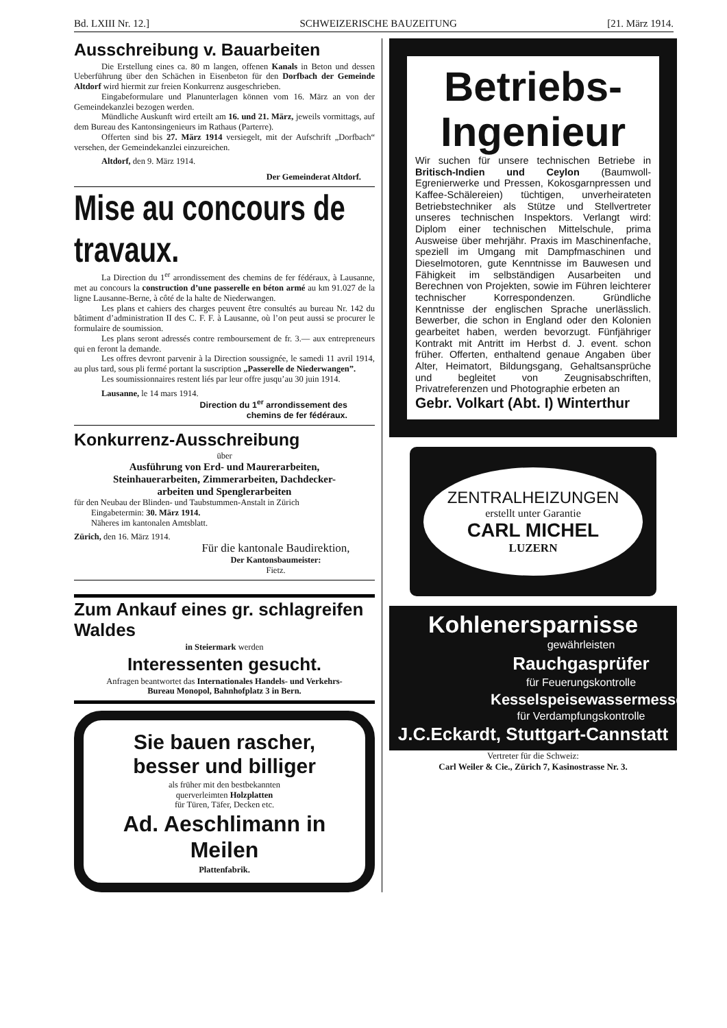Bd. LXIII Nr. 12.] SCHWEIZERISCHE BAUZEITUNG [21. März 1914.
Ausschreibung v. Bauarbeiten
Die Erstellung eines ca. 80 m langen, offenen Kanals in Beton und dessen Ueberführung über den Schächen in Eisenbeton für den Dorfbach der Gemeinde Altdorf wird hiermit zur freien Konkurrenz ausgeschrieben.
Eingabeformulare und Planunterlagen können vom 16. März an von der Gemeindekanzlei bezogen werden.
Mündliche Auskunft wird erteilt am 16. und 21. März, jeweils vormittags, auf dem Bureau des Kantonsingenieurs im Rathaus (Parterre).
Offerten sind bis 27. März 1914 versiegelt, mit der Aufschrift „Dorfbach“ versehen, der Gemeindekanzlei einzureichen.
Altdorf, den 9. März 1914.
Der Gemeinderat Altdorf.
Mise au concours de travaux.
La Direction du 1<sup>er</sup> arrondissement des chemins de fer fédéraux, à Lausanne, met au concours la construction d’une passerelle en béton armé au km 91.027 de la ligne Lausanne-Berne, à côté de la halte de Niederwangen.
Les plans et cahiers des charges peuvent être consultés au bureau Nr. 142 du bâtiment d’administration II des C. F. F. à Lausanne, où l’on peut aussi se procurer le formulaire de soumission.
Les plans seront adressés contre remboursement de fr. 3.— aux entrepreneurs qui en feront la demande.
Les offres devront parvenir à la Direction soussignée, le samedi 11 avril 1914, au plus tard, sous pli fermé portant la suscription „Passerelle de Niederwangen”.
Les soumissionnaires restent liés par leur offre jusqu’au 30 juin 1914.
Lausanne, le 14 mars 1914.
Direction du 1<sup>er</sup> arrondissement des
chemins de fer fédéraux.
Konkurrenz-Ausschreibung
über
Ausführung von Erd- und Maurerarbeiten,
Steinhauerarbeiten, Zimmerarbeiten, Dachdecker-
arbeiten und Spenglerarbeiten
für den Neubau der Blinden- und Taubstummen-Anstalt in Zürich
  Eingabetermin: 30. März 1914.
  Näheres im kantonalen Amtsblatt.
Zürich, den 16. März 1914.
Für die kantonale Baudirektion,
Der Kantonsbaumeister:
Fietz.
Zum Ankauf eines gr. schlagreifen Waldes
in Steiermark werden
Interessenten gesucht.
Anfragen beantwortet das Internationales Handels- und Verkehrs-
Bureau Monopol, Bahnhofplatz 3 in Bern.
Sie bauen rascher,
besser und billiger
als früher mit den bestbekannten
querverleimten Holzplatten
für Türen, Täfer, Decken etc.
Ad. Aeschlimann in Meilen
Plattenfabrik.
Betriebs-
Ingenieur
Wir suchen für unsere technischen Betriebe in Britisch-Indien und Ceylon (Baumwoll-Egrenierwerke und Pressen, Kokosgarnpressen und Kaffee-Schälereien) tüchtigen, unverheirateten Betriebstechniker als Stütze und Stellvertreter unseres technischen Inspektors. Verlangt wird: Diplom einer technischen Mittelschule, prima Ausweise über mehrjähr. Praxis im Maschinenfache, speziell im Umgang mit Dampfmaschinen und Dieselmotoren, gute Kenntnisse im Bauwesen und Fähigkeit im selbständigen Ausarbeiten und Berechnen von Projekten, sowie im Führen leichterer technischer Korrespondenzen. Gründliche Kenntnisse der englischen Sprache unerlässlich. Bewerber, die schon in England oder den Kolonien gearbeitet haben, werden bevorzugt. Fünfjähriger Kontrakt mit Antritt im Herbst d. J. event. schon früher. Offerten, enthaltend genaue Angaben über Alter, Heimatort, Bildungsgang, Gehaltsansprüche und begleitet von Zeugnisabschriften, Privatreferenzen und Photographie erbeten an
Gebr. Volkart (Abt. I) Winterthur
ZENTRALHEIZUNGEN
erstellt unter Garantie
CARL MICHEL
LUZERN
Kohlenersparnisse
gewährleisten
Rauchgasprüfer
für Feuerungskontrolle
Kesselspeisewassermesser
für Verdampfungskontrolle
J.C.Eckardt, Stuttgart-Cannstatt
Vertreter für die Schweiz:
Carl Weiler & Cie., Zürich 7, Kasinostrasse Nr. 3.